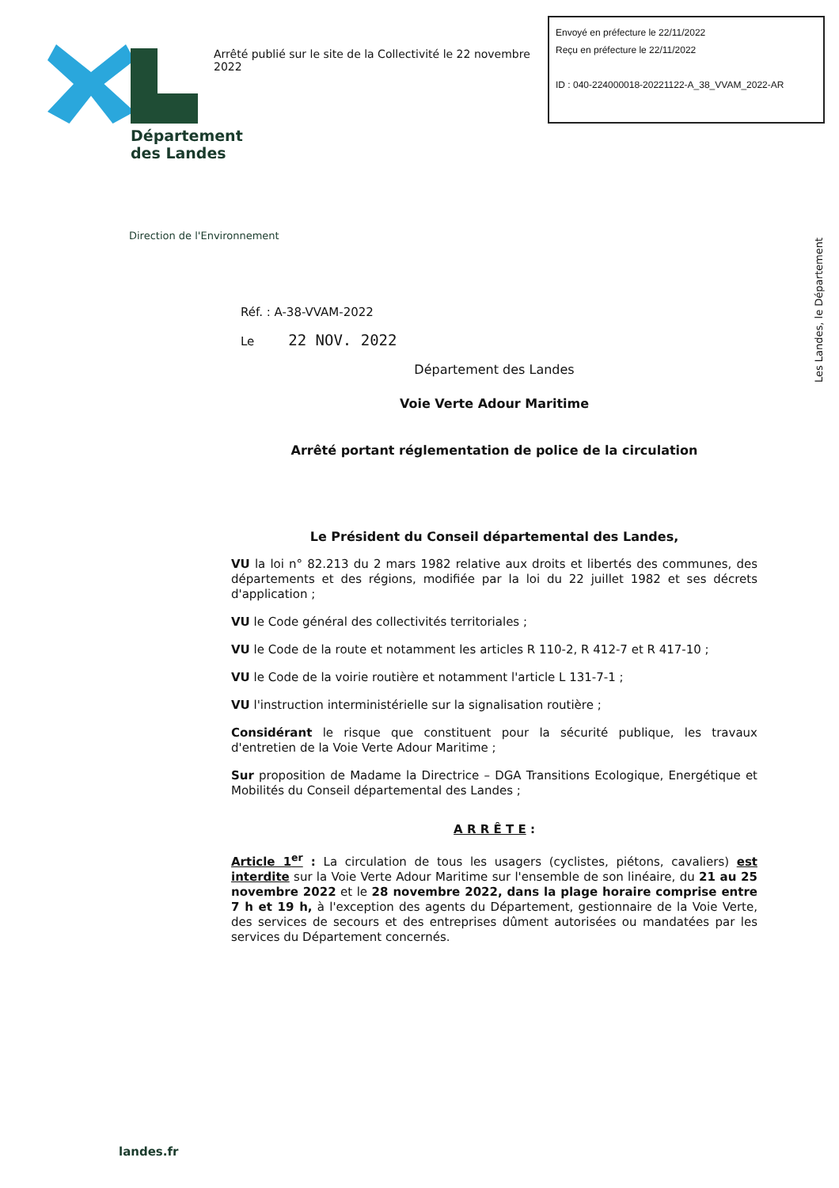Arrêté publié sur le site de la Collectivité le 22 novembre 2022
Envoyé en préfecture le 22/11/2022
Reçu en préfecture le 22/11/2022
ID : 040-224000018-20221122-A_38_VVAM_2022-AR
Département
des Landes
Direction de l'Environnement
Les Landes, le Département
Réf. : A-38-VVAM-2022
Le 22 NOV. 2022
Département des Landes
Voie Verte Adour Maritime
Arrêté portant réglementation de police de la circulation
Le Président du Conseil départemental des Landes,
VU la loi n° 82.213 du 2 mars 1982 relative aux droits et libertés des communes, des départements et des régions, modifiée par la loi du 22 juillet 1982 et ses décrets d'application ;
VU le Code général des collectivités territoriales ;
VU le Code de la route et notamment les articles R 110-2, R 412-7 et R 417-10 ;
VU le Code de la voirie routière et notamment l'article L 131-7-1 ;
VU l'instruction interministérielle sur la signalisation routière ;
Considérant le risque que constituent pour la sécurité publique, les travaux d'entretien de la Voie Verte Adour Maritime ;
Sur proposition de Madame la Directrice – DGA Transitions Ecologique, Energétique et Mobilités du Conseil départemental des Landes ;
A R R Ê T E :
Article 1<sup>er</sup> : La circulation de tous les usagers (cyclistes, piétons, cavaliers) est interdite sur la Voie Verte Adour Maritime sur l'ensemble de son linéaire, du 21 au 25 novembre 2022 et le 28 novembre 2022, dans la plage horaire comprise entre 7 h et 19 h, à l'exception des agents du Département, gestionnaire de la Voie Verte, des services de secours et des entreprises dûment autorisées ou mandatées par les services du Département concernés.
landes.fr